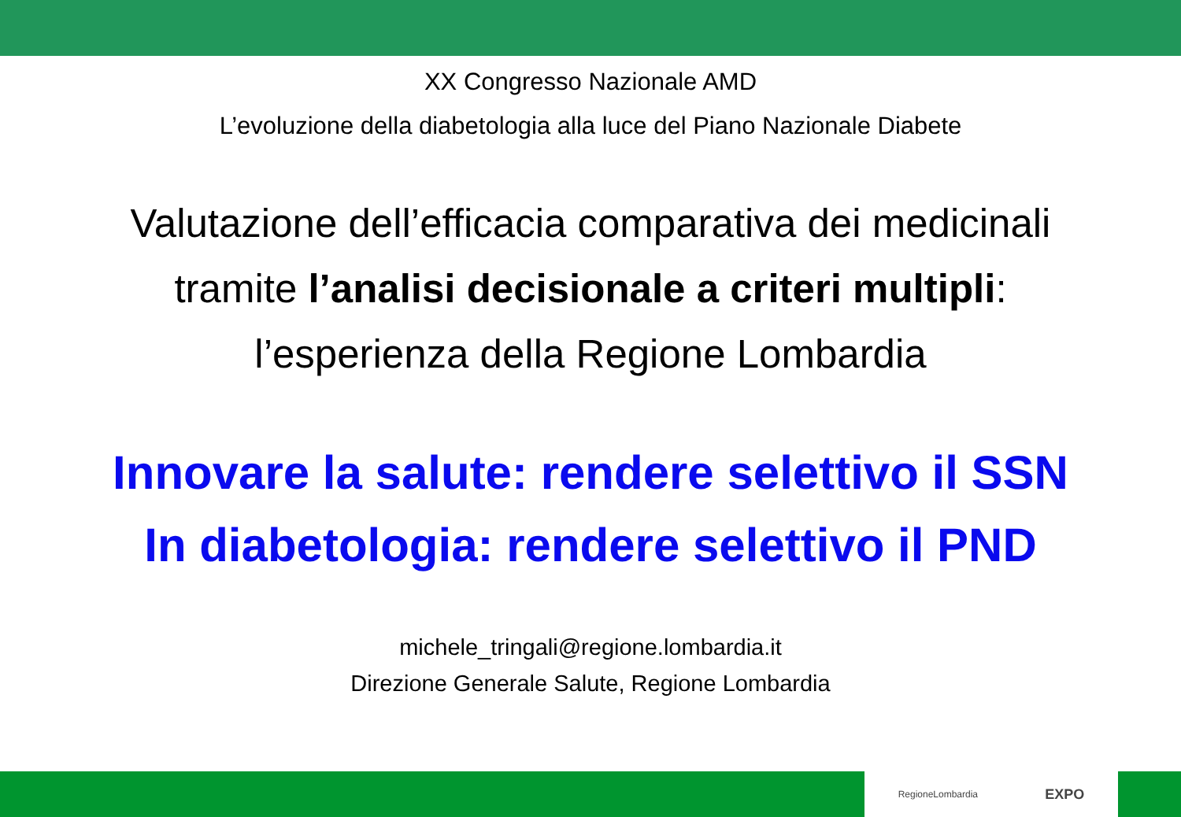XX Congresso Nazionale AMD
L’evoluzione della diabetologia alla luce del Piano Nazionale Diabete
Valutazione dell’efficacia comparativa dei medicinali
tramite l’analisi decisionale a criteri multipli:
l’esperienza della Regione Lombardia
Innovare la salute: rendere selettivo il SSN
In diabetologia: rendere selettivo il PND
michele_tringali@regione.lombardia.it
Direzione Generale Salute, Regione Lombardia
RegioneLombardia EXPO